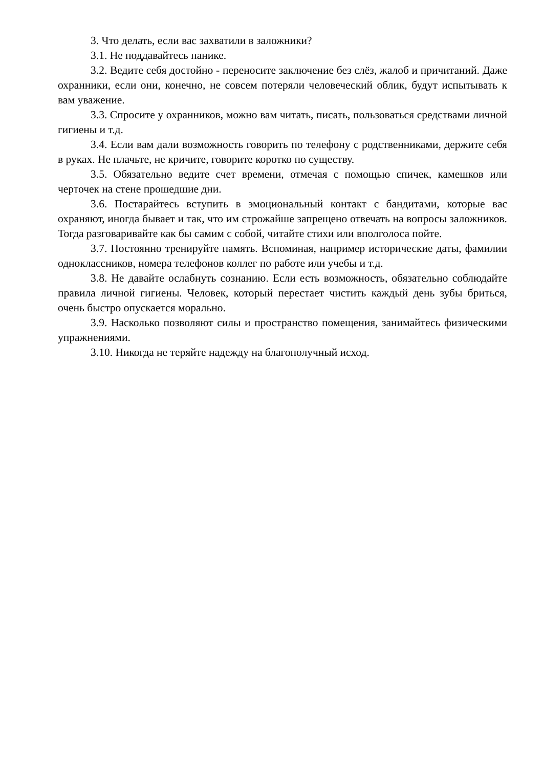3. Что делать, если вас захватили в заложники?
3.1. Не поддавайтесь панике.
3.2. Ведите себя достойно - переносите заключение без слёз, жалоб и причитаний. Даже охранники, если они, конечно, не совсем потеряли человеческий облик, будут испытывать к вам уважение.
3.3. Спросите у охранников, можно вам читать, писать, пользоваться средствами личной гигиены и т.д.
3.4. Если вам дали возможность говорить по телефону с родственниками, держите себя в руках. Не плачьте, не кричите, говорите коротко по существу.
3.5. Обязательно ведите счет времени, отмечая с помощью спичек, камешков или черточек на стене прошедшие дни.
3.6. Постарайтесь вступить в эмоциональный контакт с бандитами, которые вас охраняют, иногда бывает и так, что им строжайше запрещено отвечать на вопросы заложников. Тогда разговаривайте как бы самим с собой, читайте стихи или вполголоса пойте.
3.7. Постоянно тренируйте память. Вспоминая, например исторические даты, фамилии одноклассников, номера телефонов коллег по работе или учебы и т.д.
3.8. Не давайте ослабнуть сознанию. Если есть возможность, обязательно соблюдайте правила личной гигиены. Человек, который перестает чистить каждый день зубы бриться, очень быстро опускается морально.
3.9. Насколько позволяют силы и пространство помещения, занимайтесь физическими упражнениями.
3.10. Никогда не теряйте надежду на благополучный исход.